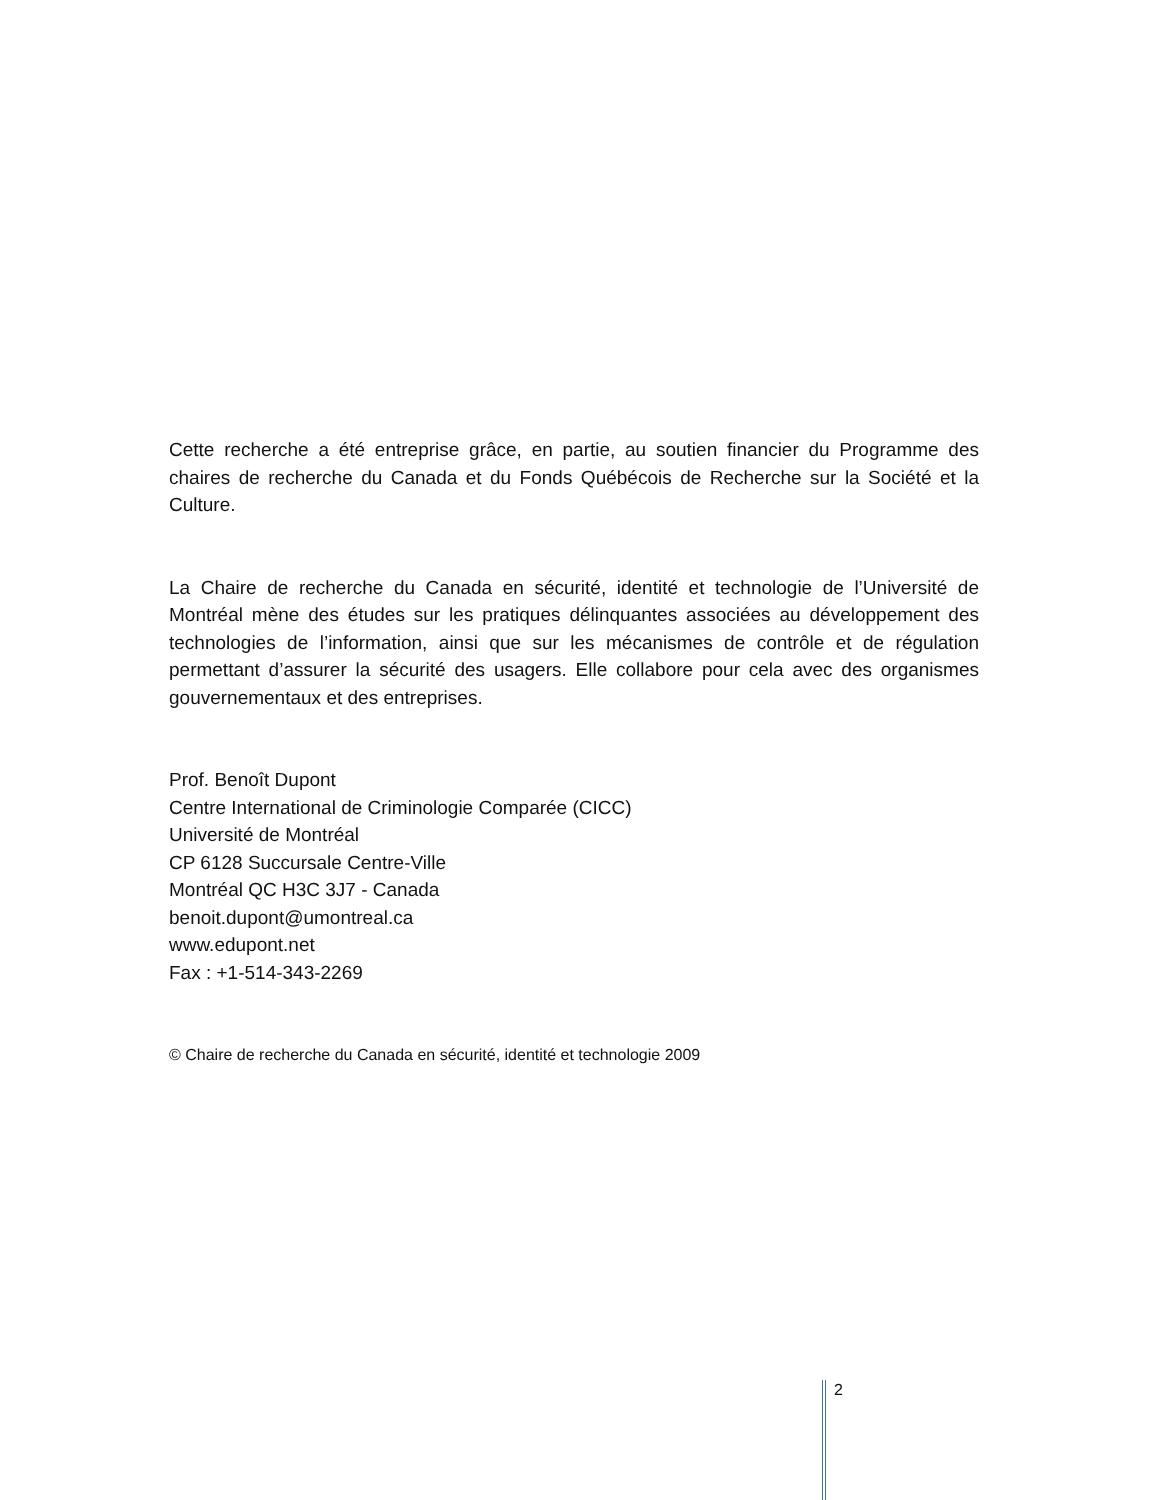Cette recherche a été entreprise grâce, en partie, au soutien financier du Programme des chaires de recherche du Canada et du Fonds Québécois de Recherche sur la Société et la Culture.
La Chaire de recherche du Canada en sécurité, identité et technologie de l’Université de Montréal mène des études sur les pratiques délinquantes associées au développement des technologies de l’information, ainsi que sur les mécanismes de contrôle et de régulation permettant d’assurer la sécurité des usagers. Elle collabore pour cela avec des organismes gouvernementaux et des entreprises.
Prof. Benoît Dupont
Centre International de Criminologie Comparée (CICC)
Université de Montréal
CP 6128 Succursale Centre-Ville
Montréal QC H3C 3J7 - Canada
benoit.dupont@umontreal.ca
www.edupont.net
Fax : +1-514-343-2269
© Chaire de recherche du Canada en sécurité, identité et technologie 2009
2